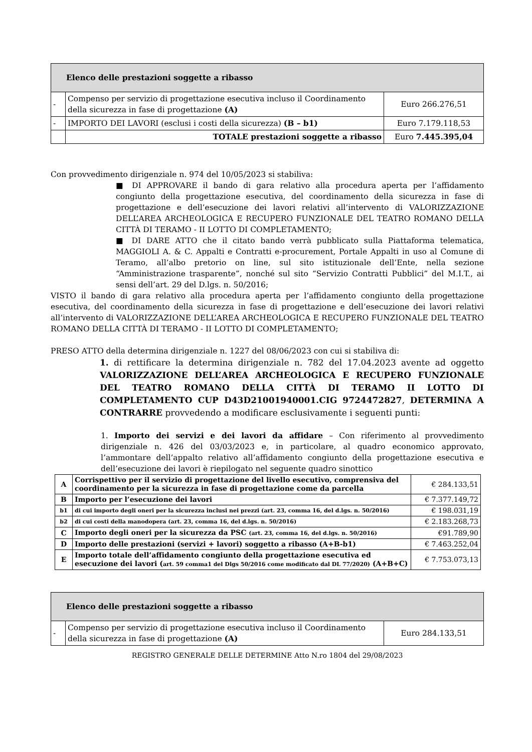| Elenco delle prestazioni soggette a ribasso | | |
| --- | --- | --- |
| - | Compenso per servizio di progettazione esecutiva incluso il Coordinamento della sicurezza in fase di progettazione (A) | Euro 266.276,51 |
| - | IMPORTO DEI LAVORI (esclusi i costi della sicurezza) (B – b1) | Euro 7.179.118,53 |
| | TOTALE prestazioni soggette a ribasso | Euro 7.445.395,04 |
Con provvedimento dirigenziale n. 974 del 10/05/2023 si stabiliva:
■ DI APPROVARE il bando di gara relativo alla procedura aperta per l’affidamento congiunto della progettazione esecutiva, del coordinamento della sicurezza in fase di progettazione e dell’esecuzione dei lavori relativi all’intervento di VALORIZZAZIONE DELL’AREA ARCHEOLOGICA E RECUPERO FUNZIONALE DEL TEATRO ROMANO DELLA CITTÀ DI TERAMO - II LOTTO DI COMPLETAMENTO;
■ DI DARE ATTO che il citato bando verrà pubblicato sulla Piattaforma telematica, MAGGIOLI A. & C. Appalti e Contratti e-procurement, Portale Appalti in uso al Comune di Teramo, all’albo pretorio on line, sul sito istituzionale dell’Ente, nella sezione “Amministrazione trasparente”, nonché sul sito “Servizio Contratti Pubblici” del M.I.T., ai sensi dell’art. 29 del D.lgs. n. 50/2016;
VISTO il bando di gara relativo alla procedura aperta per l’affidamento congiunto della progettazione esecutiva, del coordinamento della sicurezza in fase di progettazione e dell’esecuzione dei lavori relativi all’intervento di VALORIZZAZIONE DELL’AREA ARCHEOLOGICA E RECUPERO FUNZIONALE DEL TEATRO ROMANO DELLA CITTÀ DI TERAMO - II LOTTO DI COMPLETAMENTO;
PRESO ATTO della determina dirigenziale n. 1227 del 08/06/2023 con cui si stabiliva di:
1. di rettificare la determina dirigenziale n. 782 del 17.04.2023 avente ad oggetto VALORIZZAZIONE DELL’AREA ARCHEOLOGICA E RECUPERO FUNZIONALE DEL TEATRO ROMANO DELLA CITTÀ DI TERAMO II LOTTO DI COMPLETAMENTO CUP D43D21001940001.CIG 9724472827, DETERMINA A CONTRARRE provvedendo a modificare esclusivamente i seguenti punti:
1. Importo dei servizi e dei lavori da affidare – Con riferimento al provvedimento dirigenziale n. 426 del 03/03/2023 e, in particolare, al quadro economico approvato, l’ammontare dell’appalto relativo all’affidamento congiunto della progettazione esecutiva e dell’esecuzione dei lavori è riepilogato nel seguente quadro sinottico
| A | Corrispettivo per il servizio di progettazione del livello esecutivo, comprensiva del coordinamento per la sicurezza in fase di progettazione come da parcella | € 284.133,51 |
| B | Importo per l’esecuzione dei lavori | € 7.377.149,72 |
| b1 | di cui importo degli oneri per la sicurezza inclusi nei prezzi (art. 23, comma 16, del d.lgs. n. 50/2016) | € 198.031,19 |
| b2 | di cui costi della manodopera (art. 23, comma 16, del d.lgs. n. 50/2016) | € 2.183.268,73 |
| C | Importo degli oneri per la sicurezza da PSC (art. 23, comma 16, del d.lgs. n. 50/2016) | €91.789,90 |
| D | Importo delle prestazioni (servizi + lavori) soggetto a ribasso (A+B-b1) | € 7.463.252,04 |
| E | Importo totale dell’affidamento congiunto della progettazione esecutiva ed esecuzione dei lavori ( art. 59 comma1 del Dlgs 50/2016 come modificato dal DL 77/2020) (A+B+C) | € 7.753.073,13 |
| Elenco delle prestazioni soggette a ribasso | | |
| --- | --- | --- |
| - | Compenso per servizio di progettazione esecutiva incluso il Coordinamento della sicurezza in fase di progettazione (A) | Euro 284.133,51 |
REGISTRO GENERALE DELLE DETERMINE Atto N.ro 1804 del 29/08/2023